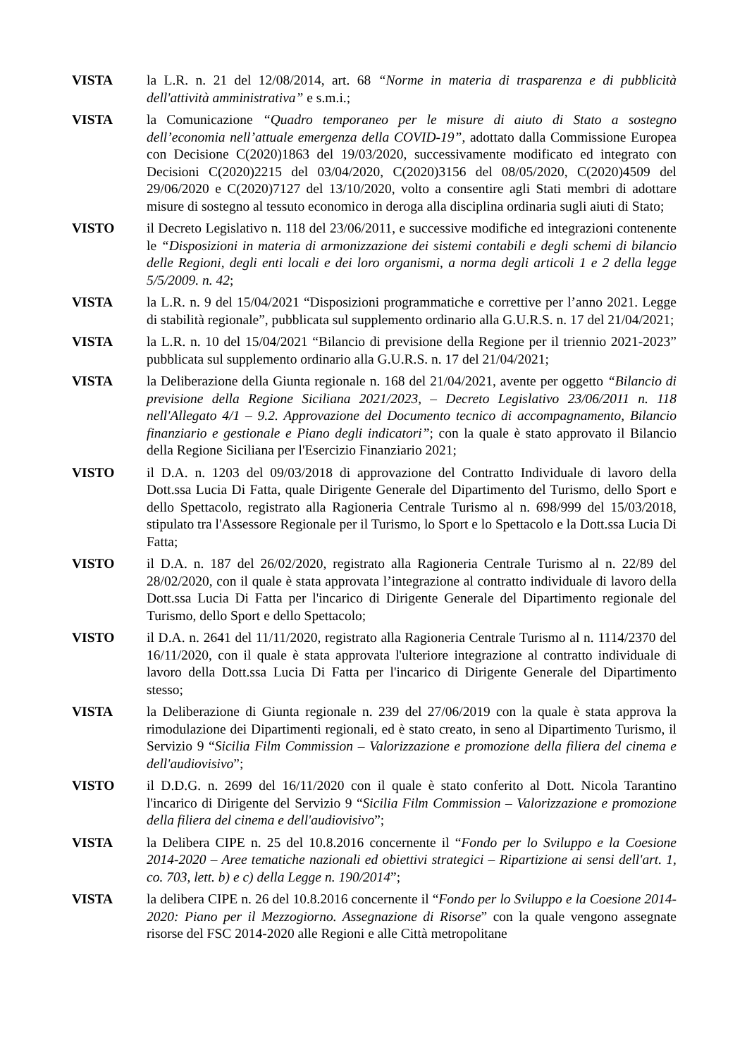VISTA la L.R. n. 21 del 12/08/2014, art. 68 “Norme in materia di trasparenza e di pubblicità dell'attività amministrativa” e s.m.i.;
VISTA la Comunicazione “Quadro temporaneo per le misure di aiuto di Stato a sostegno dell’economia nell’attuale emergenza della COVID-19”, adottato dalla Commissione Europea con Decisione C(2020)1863 del 19/03/2020, successivamente modificato ed integrato con Decisioni C(2020)2215 del 03/04/2020, C(2020)3156 del 08/05/2020, C(2020)4509 del 29/06/2020 e C(2020)7127 del 13/10/2020, volto a consentire agli Stati membri di adottare misure di sostegno al tessuto economico in deroga alla disciplina ordinaria sugli aiuti di Stato;
VISTO il Decreto Legislativo n. 118 del 23/06/2011, e successive modifiche ed integrazioni contenente le “Disposizioni in materia di armonizzazione dei sistemi contabili e degli schemi di bilancio delle Regioni, degli enti locali e dei loro organismi, a norma degli articoli 1 e 2 della legge 5/5/2009. n. 42;
VISTA la L.R. n. 9 del 15/04/2021 “Disposizioni programmatiche e correttive per l’anno 2021. Legge di stabilità regionale”, pubblicata sul supplemento ordinario alla G.U.R.S. n. 17 del 21/04/2021;
VISTA la L.R. n. 10 del 15/04/2021 “Bilancio di previsione della Regione per il triennio 2021-2023” pubblicata sul supplemento ordinario alla G.U.R.S. n. 17 del 21/04/2021;
VISTA la Deliberazione della Giunta regionale n. 168 del 21/04/2021, avente per oggetto “Bilancio di previsione della Regione Siciliana 2021/2023, – Decreto Legislativo 23/06/2011 n. 118 nell'Allegato 4/1 – 9.2. Approvazione del Documento tecnico di accompagnamento, Bilancio finanziario e gestionale e Piano degli indicatori”; con la quale è stato approvato il Bilancio della Regione Siciliana per l'Esercizio Finanziario 2021;
VISTO il D.A. n. 1203 del 09/03/2018 di approvazione del Contratto Individuale di lavoro della Dott.ssa Lucia Di Fatta, quale Dirigente Generale del Dipartimento del Turismo, dello Sport e dello Spettacolo, registrato alla Ragioneria Centrale Turismo al n. 698/999 del 15/03/2018, stipulato tra l'Assessore Regionale per il Turismo, lo Sport e lo Spettacolo e la Dott.ssa Lucia Di Fatta;
VISTO il D.A. n. 187 del 26/02/2020, registrato alla Ragioneria Centrale Turismo al n. 22/89 del 28/02/2020, con il quale è stata approvata l’integrazione al contratto individuale di lavoro della Dott.ssa Lucia Di Fatta per l'incarico di Dirigente Generale del Dipartimento regionale del Turismo, dello Sport e dello Spettacolo;
VISTO il D.A. n. 2641 del 11/11/2020, registrato alla Ragioneria Centrale Turismo al n. 1114/2370 del 16/11/2020, con il quale è stata approvata l'ulteriore integrazione al contratto individuale di lavoro della Dott.ssa Lucia Di Fatta per l'incarico di Dirigente Generale del Dipartimento stesso;
VISTA la Deliberazione di Giunta regionale n. 239 del 27/06/2019 con la quale è stata approva la rimodulazione dei Dipartimenti regionali, ed è stato creato, in seno al Dipartimento Turismo, il Servizio 9 “Sicilia Film Commission – Valorizzazione e promozione della filiera del cinema e dell'audiovisivo”;
VISTO il D.D.G. n. 2699 del 16/11/2020 con il quale è stato conferito al Dott. Nicola Tarantino l'incarico di Dirigente del Servizio 9 “Sicilia Film Commission – Valorizzazione e promozione della filiera del cinema e dell'audiovisivo”;
VISTA la Delibera CIPE n. 25 del 10.8.2016 concernente il “Fondo per lo Sviluppo e la Coesione 2014-2020 – Aree tematiche nazionali ed obiettivi strategici – Ripartizione ai sensi dell'art. 1, co. 703, lett. b) e c) della Legge n. 190/2014”;
VISTA la delibera CIPE n. 26 del 10.8.2016 concernente il “Fondo per lo Sviluppo e la Coesione 2014-2020: Piano per il Mezzogiorno. Assegnazione di Risorse” con la quale vengono assegnate risorse del FSC 2014-2020 alle Regioni e alle Città metropolitane